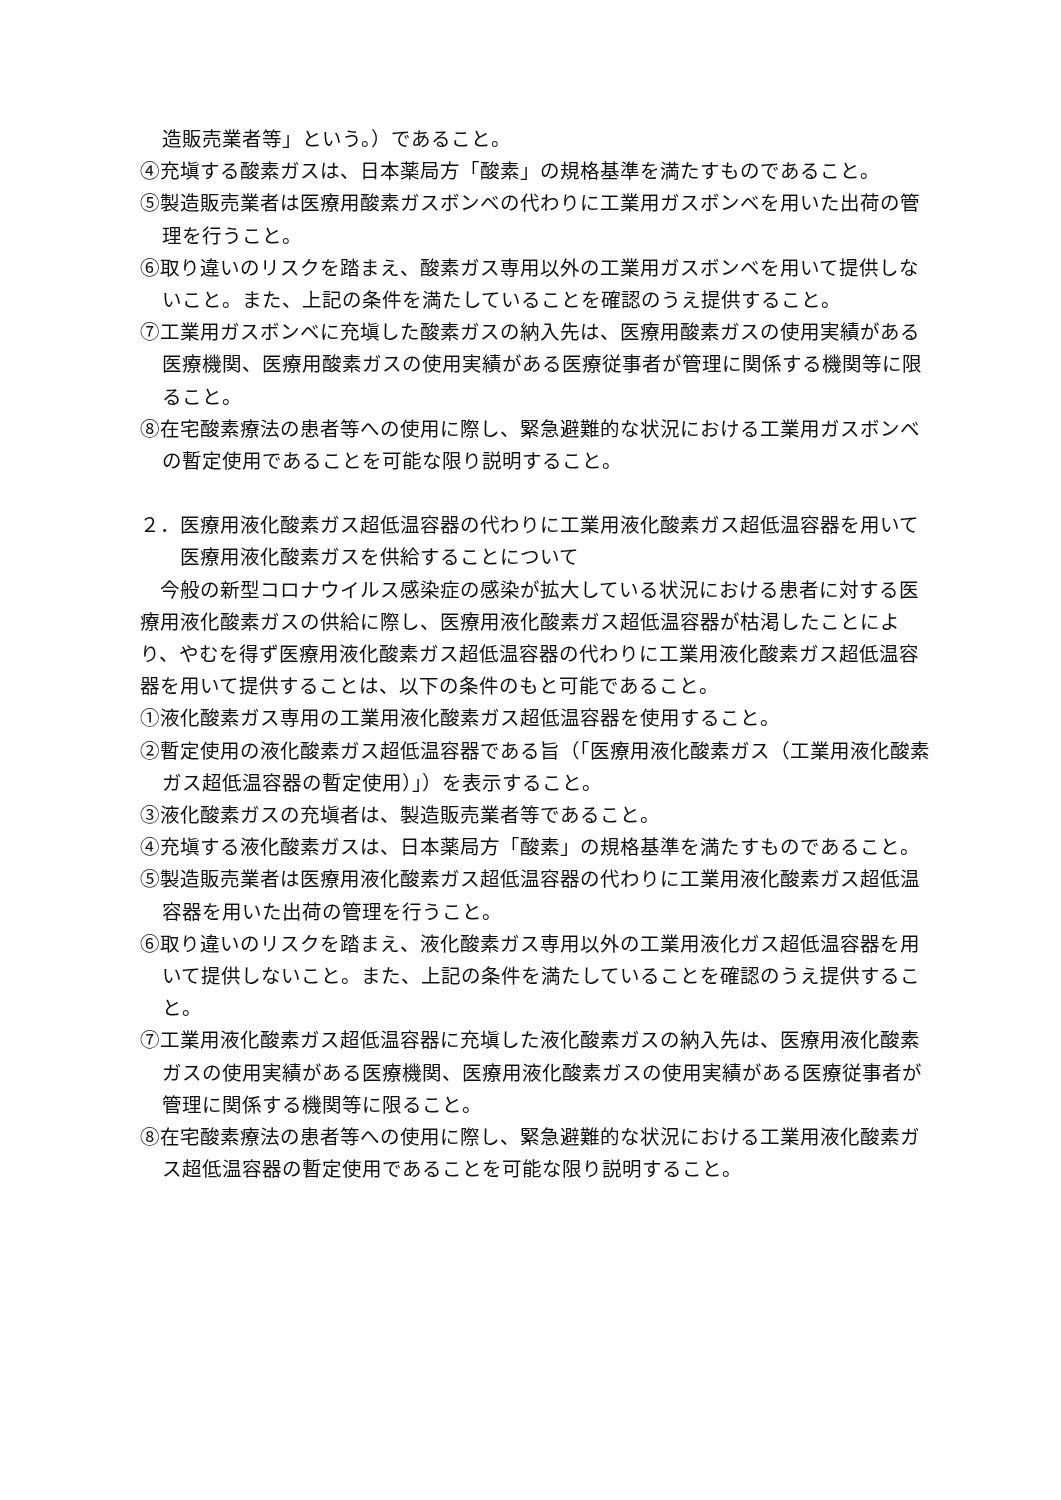造販売業者等」という。）であること。
④充塡する酸素ガスは、日本薬局方「酸素」の規格基準を満たすものであること。
⑤製造販売業者は医療用酸素ガスボンベの代わりに工業用ガスボンベを用いた出荷の管理を行うこと。
⑥取り違いのリスクを踏まえ、酸素ガス専用以外の工業用ガスボンベを用いて提供しないこと。また、上記の条件を満たしていることを確認のうえ提供すること。
⑦工業用ガスボンベに充塡した酸素ガスの納入先は、医療用酸素ガスの使用実績がある医療機関、医療用酸素ガスの使用実績がある医療従事者が管理に関係する機関等に限ること。
⑧在宅酸素療法の患者等への使用に際し、緊急避難的な状況における工業用ガスボンベの暫定使用であることを可能な限り説明すること。
２．医療用液化酸素ガス超低温容器の代わりに工業用液化酸素ガス超低温容器を用いて医療用液化酸素ガスを供給することについて
今般の新型コロナウイルス感染症の感染が拡大している状況における患者に対する医療用液化酸素ガスの供給に際し、医療用液化酸素ガス超低温容器が枯渇したことにより、やむを得ず医療用液化酸素ガス超低温容器の代わりに工業用液化酸素ガス超低温容器を用いて提供することは、以下の条件のもと可能であること。
①液化酸素ガス専用の工業用液化酸素ガス超低温容器を使用すること。
②暫定使用の液化酸素ガス超低温容器である旨（「医療用液化酸素ガス（工業用液化酸素ガス超低温容器の暫定使用）」）を表示すること。
③液化酸素ガスの充塡者は、製造販売業者等であること。
④充塡する液化酸素ガスは、日本薬局方「酸素」の規格基準を満たすものであること。
⑤製造販売業者は医療用液化酸素ガス超低温容器の代わりに工業用液化酸素ガス超低温容器を用いた出荷の管理を行うこと。
⑥取り違いのリスクを踏まえ、液化酸素ガス専用以外の工業用液化ガス超低温容器を用いて提供しないこと。また、上記の条件を満たしていることを確認のうえ提供すること。
⑦工業用液化酸素ガス超低温容器に充塡した液化酸素ガスの納入先は、医療用液化酸素ガスの使用実績がある医療機関、医療用液化酸素ガスの使用実績がある医療従事者が管理に関係する機関等に限ること。
⑧在宅酸素療法の患者等への使用に際し、緊急避難的な状況における工業用液化酸素ガス超低温容器の暫定使用であることを可能な限り説明すること。